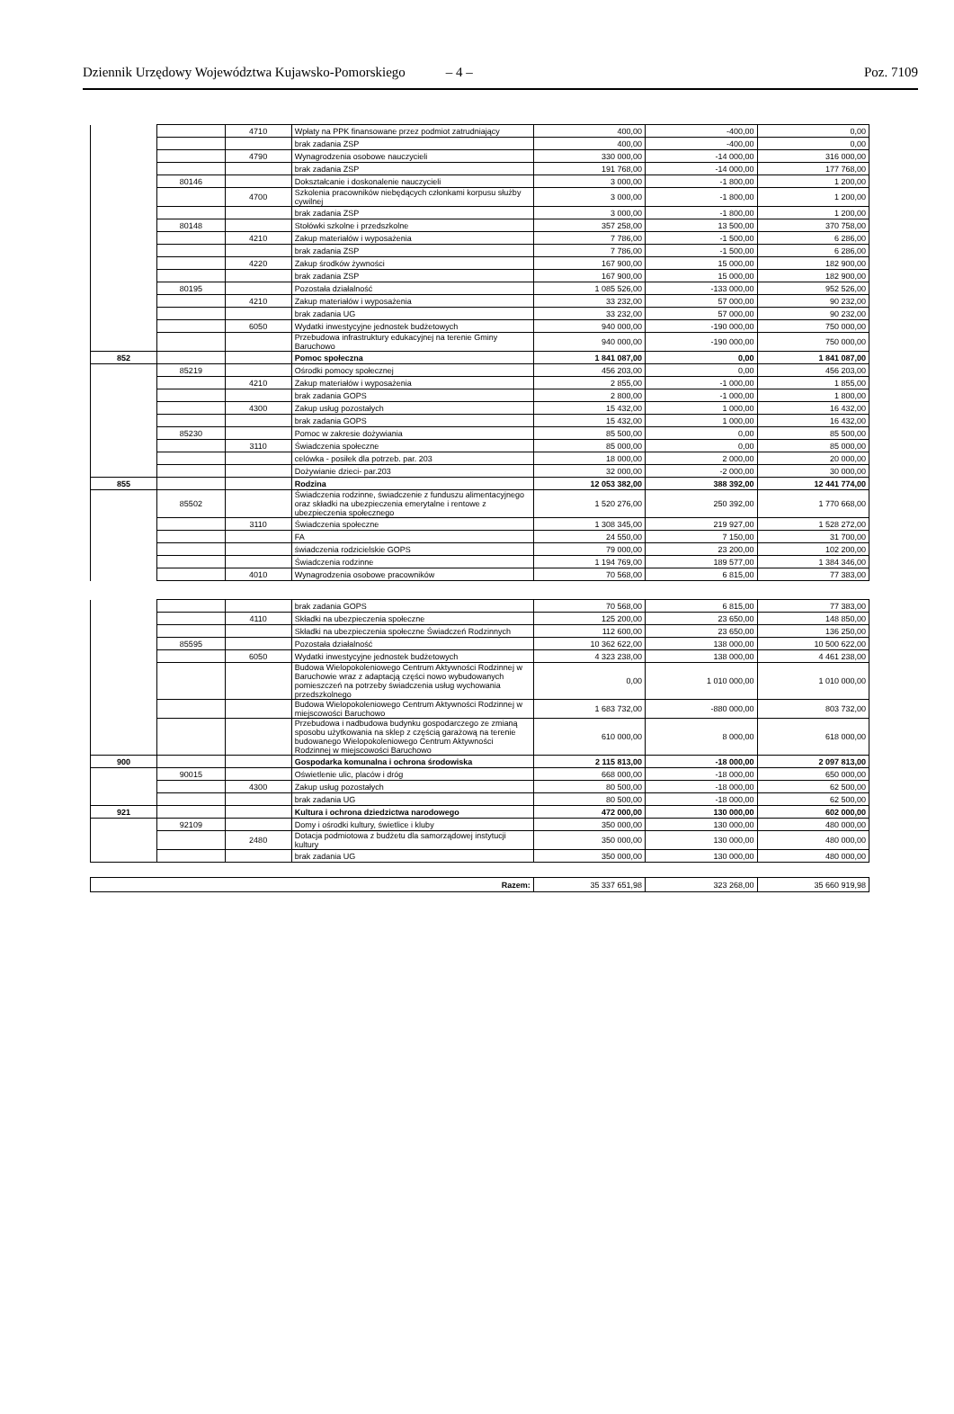Dziennik Urzędowy Województwa Kujawsko-Pomorskiego – 4 – Poz. 7109
| | | 4710 | Wpłaty na PPK finansowane przez podmiot zatrudniający | 400,00 | -400,00 | 0,00 |
| | | | brak zadania ZSP | 400,00 | -400,00 | 0,00 |
| | | 4790 | Wynagrodzenia osobowe nauczycieli | 330 000,00 | -14 000,00 | 316 000,00 |
| | | | brak zadania ZSP | 191 768,00 | -14 000,00 | 177 768,00 |
| | 80146 | | Dokształcanie i doskonalenie nauczycieli | 3 000,00 | -1 800,00 | 1 200,00 |
| | | 4700 | Szkolenia pracowników niebędących członkami korpusu służby cywilnej | 3 000,00 | -1 800,00 | 1 200,00 |
| | | | brak zadania ZSP | 3 000,00 | -1 800,00 | 1 200,00 |
| | 80148 | | Stołówki szkolne i przedszkolne | 357 258,00 | 13 500,00 | 370 758,00 |
| | | 4210 | Zakup materiałów i wyposażenia | 7 786,00 | -1 500,00 | 6 286,00 |
| | | | brak zadania ZSP | 7 786,00 | -1 500,00 | 6 286,00 |
| | | 4220 | Zakup środków żywności | 167 900,00 | 15 000,00 | 182 900,00 |
| | | | brak zadania ZSP | 167 900,00 | 15 000,00 | 182 900,00 |
| | 80195 | | Pozostała działalność | 1 085 526,00 | -133 000,00 | 952 526,00 |
| | | 4210 | Zakup materiałów i wyposażenia | 33 232,00 | 57 000,00 | 90 232,00 |
| | | | brak zadania UG | 33 232,00 | 57 000,00 | 90 232,00 |
| | | 6050 | Wydatki inwestycyjne jednostek budżetowych | 940 000,00 | -190 000,00 | 750 000,00 |
| | | | Przebudowa infrastruktury edukacyjnej na terenie Gminy Baruchowo | 940 000,00 | -190 000,00 | 750 000,00 |
| 852 | | | Pomoc społeczna | 1 841 087,00 | 0,00 | 1 841 087,00 |
| | 85219 | | Ośrodki pomocy społecznej | 456 203,00 | 0,00 | 456 203,00 |
| | | 4210 | Zakup materiałów i wyposażenia | 2 855,00 | -1 000,00 | 1 855,00 |
| | | | brak zadania GOPS | 2 800,00 | -1 000,00 | 1 800,00 |
| | | 4300 | Zakup usług pozostałych | 15 432,00 | 1 000,00 | 16 432,00 |
| | | | brak zadania GOPS | 15 432,00 | 1 000,00 | 16 432,00 |
| | 85230 | | Pomoc w zakresie dożywiania | 85 500,00 | 0,00 | 85 500,00 |
| | | 3110 | Świadczenia społeczne | 85 000,00 | 0,00 | 85 000,00 |
| | | | celówka - posiłek dla potrzeb. par. 203 | 18 000,00 | 2 000,00 | 20 000,00 |
| | | | Dożywianie dzieci- par.203 | 32 000,00 | -2 000,00 | 30 000,00 |
| 855 | | | Rodzina | 12 053 382,00 | 388 392,00 | 12 441 774,00 |
| | 85502 | | Świadczenia rodzinne, świadczenie z funduszu alimentacyjnego oraz składki na ubezpieczenia emerytalne i rentowe z ubezpieczenia społecznego | 1 520 276,00 | 250 392,00 | 1 770 668,00 |
| | | 3110 | Świadczenia społeczne | 1 308 345,00 | 219 927,00 | 1 528 272,00 |
| | | | FA | 24 550,00 | 7 150,00 | 31 700,00 |
| | | | świadczenia rodzicielskie GOPS | 79 000,00 | 23 200,00 | 102 200,00 |
| | | | Świadczenia rodzinne | 1 194 769,00 | 189 577,00 | 1 384 346,00 |
| | | 4010 | Wynagrodzenia osobowe pracowników | 70 568,00 | 6 815,00 | 77 383,00 |
| | | | brak zadania GOPS | 70 568,00 | 6 815,00 | 77 383,00 |
| | | 4110 | Składki na ubezpieczenia społeczne | 125 200,00 | 23 650,00 | 148 850,00 |
| | | | Składki na ubezpieczenia społeczne Świadczeń Rodzinnych | 112 600,00 | 23 650,00 | 136 250,00 |
| | 85595 | | Pozostała działalność | 10 362 622,00 | 138 000,00 | 10 500 622,00 |
| | | 6050 | Wydatki inwestycyjne jednostek budżetowych | 4 323 238,00 | 138 000,00 | 4 461 238,00 |
| | | | Budowa Wielopokoleniowego Centrum Aktywności Rodzinnej w Baruchowie wraz z adaptacją części nowo wybudowanych pomieszczeń na potrzeby świadczenia usług wychowania przedszkolnego | 0,00 | 1 010 000,00 | 1 010 000,00 |
| | | | Budowa Wielopokoleniowego Centrum Aktywności Rodzinnej w miejscowości Baruchowo | 1 683 732,00 | -880 000,00 | 803 732,00 |
| | | | Przebudowa i nadbudowa budynku gospodarczego ze zmianą sposobu użytkowania na sklep z częścią garażową na terenie budowanego Wielopokoleniowego Centrum Aktywności Rodzinnej w miejscowości Baruchowo | 610 000,00 | 8 000,00 | 618 000,00 |
| 900 | | | Gospodarka komunalna i ochrona środowiska | 2 115 813,00 | -18 000,00 | 2 097 813,00 |
| | 90015 | | Oświetlenie ulic, placów i dróg | 668 000,00 | -18 000,00 | 650 000,00 |
| | | 4300 | Zakup usług pozostałych | 80 500,00 | -18 000,00 | 62 500,00 |
| | | | brak zadania UG | 80 500,00 | -18 000,00 | 62 500,00 |
| 921 | | | Kultura i ochrona dziedzictwa narodowego | 472 000,00 | 130 000,00 | 602 000,00 |
| | 92109 | | Domy i ośrodki kultury, świetlice i kluby | 350 000,00 | 130 000,00 | 480 000,00 |
| | | 2480 | Dotacja podmiotowa z budżetu dla samorządowej instytucji kultury | 350 000,00 | 130 000,00 | 480 000,00 |
| | | | brak zadania UG | 350 000,00 | 130 000,00 | 480 000,00 |
| Razem: | 35 337 651,98 | 323 268,00 | 35 660 919,98 |